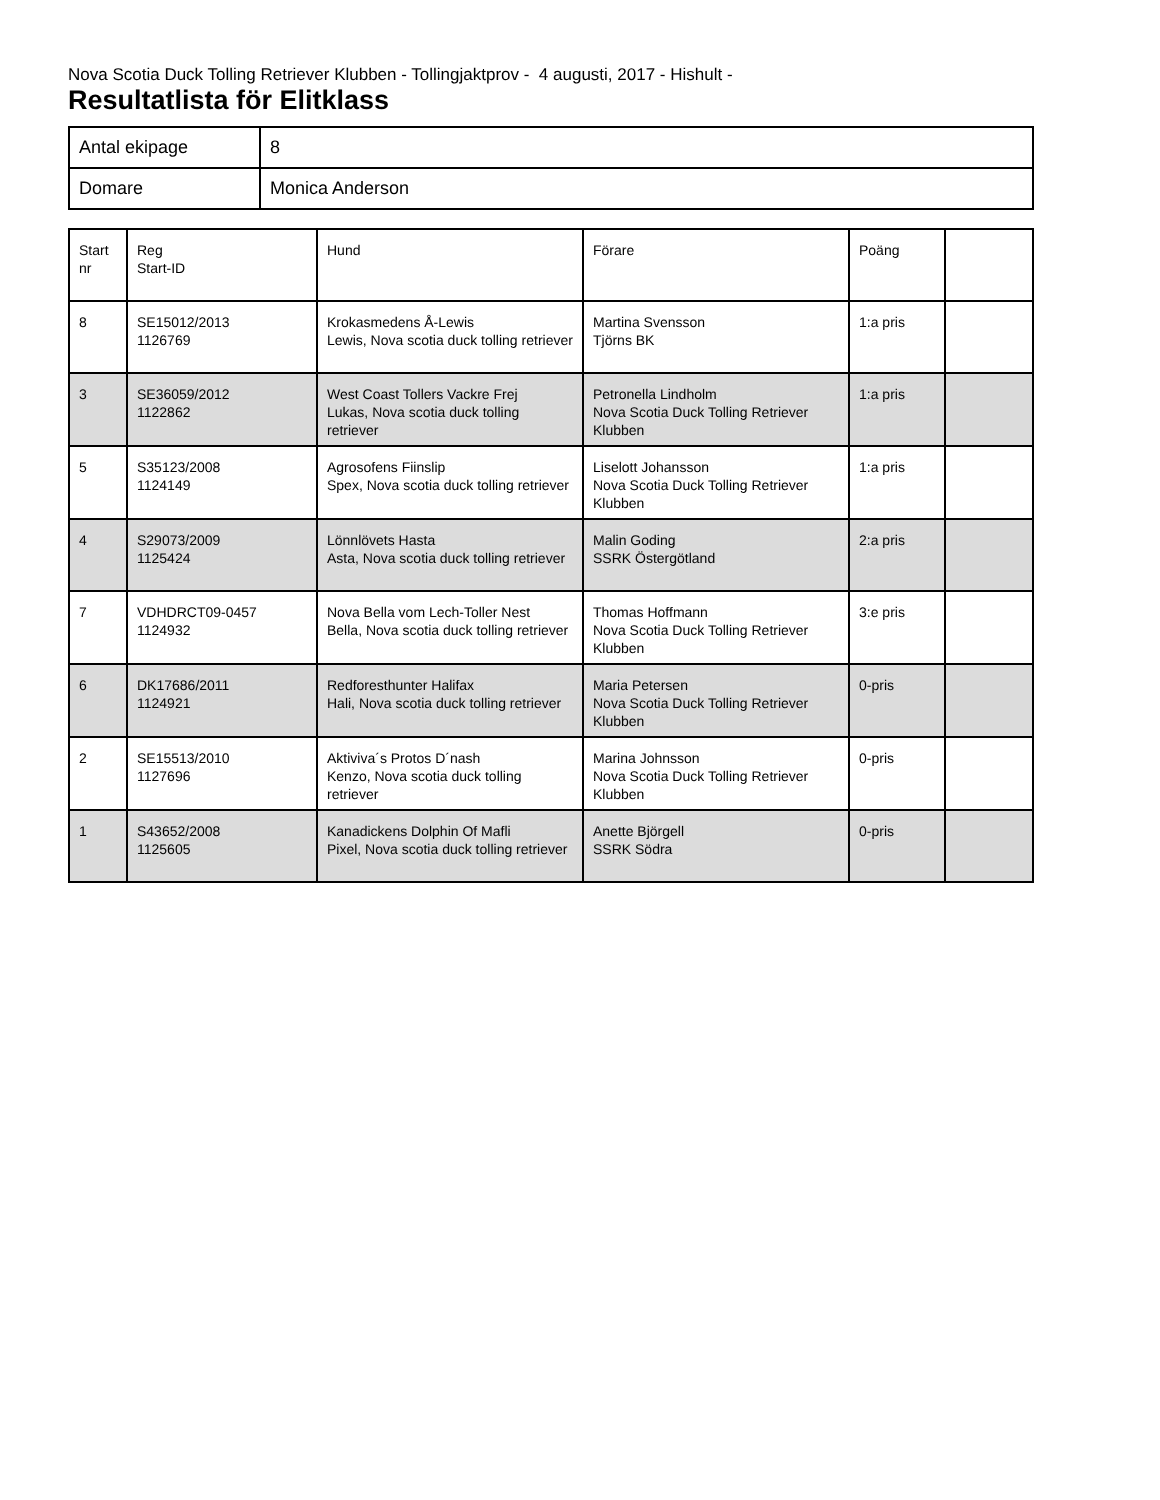Nova Scotia Duck Tolling Retriever Klubben - Tollingjaktprov - 4 augusti, 2017 - Hishult -
Resultatlista för Elitklass
| Antal ekipage | 8 |
| Domare | Monica Anderson |
| Start nr | Reg Start-ID | Hund | Förare | Poäng | |
| 8 | SE15012/2013 1126769 | Krokasmedens Å-Lewis Lewis, Nova scotia duck tolling retriever | Martina Svensson Tjörns BK | 1:a pris | |
| 3 | SE36059/2012 1122862 | West Coast Tollers Vackre Frej Lukas, Nova scotia duck tolling retriever | Petronella Lindholm Nova Scotia Duck Tolling Retriever Klubben | 1:a pris | |
| 5 | S35123/2008 1124149 | Agrosofens Fiinslip Spex, Nova scotia duck tolling retriever | Liselott Johansson Nova Scotia Duck Tolling Retriever Klubben | 1:a pris | |
| 4 | S29073/2009 1125424 | Lönnlövets Hasta Asta, Nova scotia duck tolling retriever | Malin Goding SSRK Östergötland | 2:a pris | |
| 7 | VDHDRCT09-0457 1124932 | Nova Bella vom Lech-Toller Nest Bella, Nova scotia duck tolling retriever | Thomas Hoffmann Nova Scotia Duck Tolling Retriever Klubben | 3:e pris | |
| 6 | DK17686/2011 1124921 | Redforesthunter Halifax Hali, Nova scotia duck tolling retriever | Maria Petersen Nova Scotia Duck Tolling Retriever Klubben | 0-pris | |
| 2 | SE15513/2010 1127696 | Aktiviva´s Protos D´nash Kenzo, Nova scotia duck tolling retriever | Marina Johnsson Nova Scotia Duck Tolling Retriever Klubben | 0-pris | |
| 1 | S43652/2008 1125605 | Kanadickens Dolphin Of Mafli Pixel, Nova scotia duck tolling retriever | Anette Björgell SSRK Södra | 0-pris | |